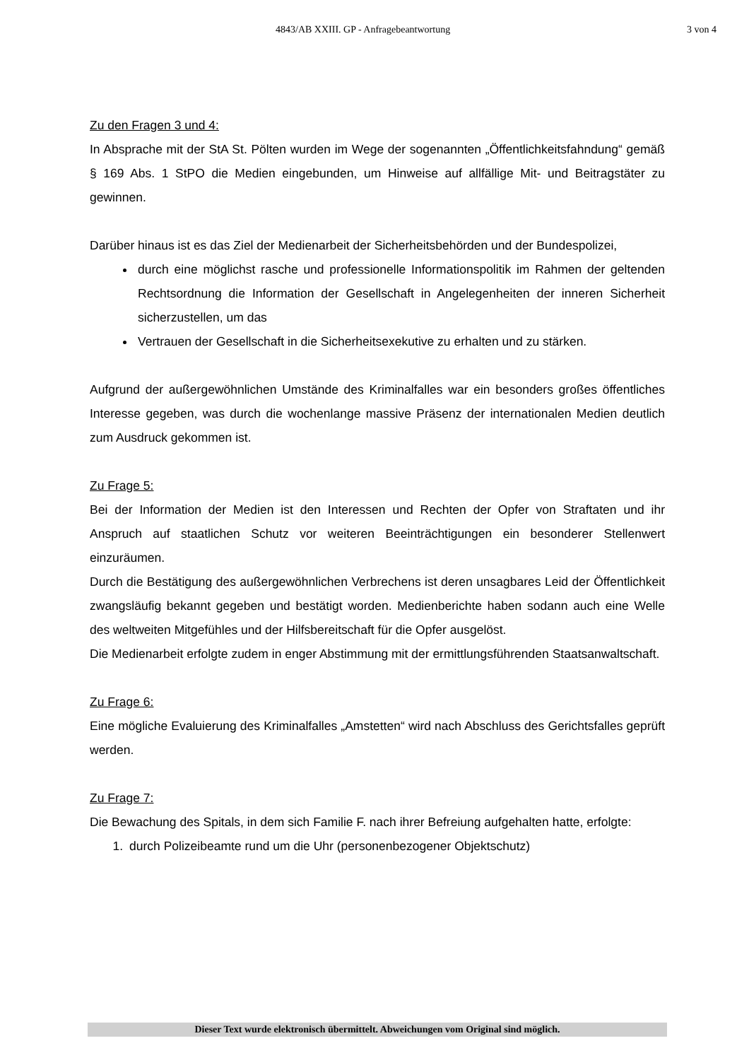4843/AB XXIII. GP - Anfragebeantwortung 3 von 4
Zu den Fragen 3 und 4:
In Absprache mit der StA St. Pölten wurden im Wege der sogenannten „Öffentlichkeitsfahndung“ gemäß § 169 Abs. 1 StPO die Medien eingebunden, um Hinweise auf allfällige Mit- und Beitragstäter zu gewinnen.
Darüber hinaus ist es das Ziel der Medienarbeit der Sicherheitsbehörden und der Bundespolizei,
durch eine möglichst rasche und professionelle Informationspolitik im Rahmen der geltenden Rechtsordnung die Information der Gesellschaft in Angelegenheiten der inneren Sicherheit sicherzustellen, um das
Vertrauen der Gesellschaft in die Sicherheitsexekutive zu erhalten und zu stärken.
Aufgrund der außergewöhnlichen Umstände des Kriminalfalles war ein besonders großes öffentliches Interesse gegeben, was durch die wochenlange massive Präsenz der internationalen Medien deutlich zum Ausdruck gekommen ist.
Zu Frage 5:
Bei der Information der Medien ist den Interessen und Rechten der Opfer von Straftaten und ihr Anspruch auf staatlichen Schutz vor weiteren Beeinträchtigungen ein besonderer Stellenwert einzuräumen.
Durch die Bestätigung des außergewöhnlichen Verbrechens ist deren unsagbares Leid der Öffentlichkeit zwangsläufig bekannt gegeben und bestätigt worden. Medienberichte haben sodann auch eine Welle des weltweiten Mitgefühles und der Hilfsbereitschaft für die Opfer ausgelöst.
Die Medienarbeit erfolgte zudem in enger Abstimmung mit der ermittlungsführenden Staatsanwaltschaft.
Zu Frage 6:
Eine mögliche Evaluierung des Kriminalfalles „Amstetten“ wird nach Abschluss des Gerichtsfalles geprüft werden.
Zu Frage 7:
Die Bewachung des Spitals, in dem sich Familie F. nach ihrer Befreiung aufgehalten hatte, erfolgte:
1. durch Polizeibeamte rund um die Uhr (personenbezogener Objektschutz)
Dieser Text wurde elektronisch übermittelt. Abweichungen vom Original sind möglich.